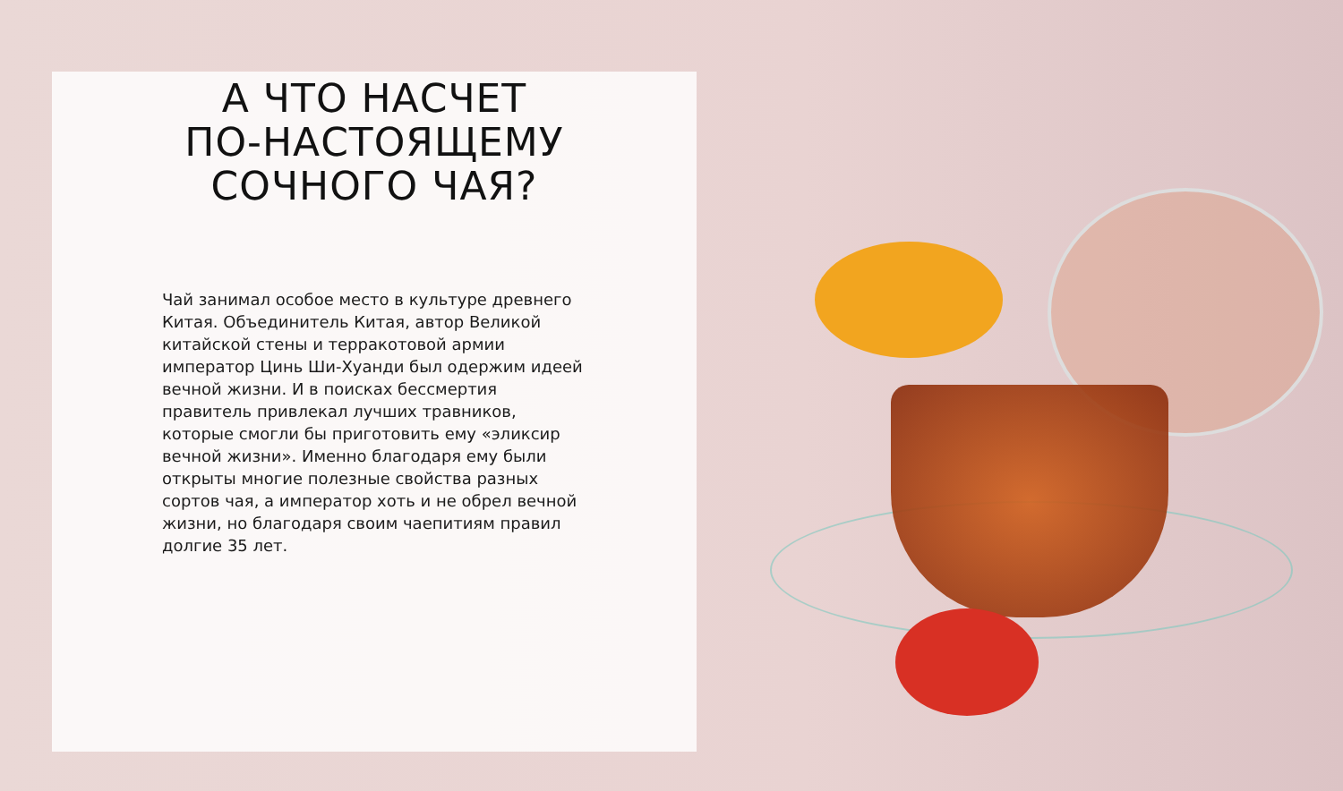А ЧТО НАСЧЕТ
ПО-НАСТОЯЩЕМУ
СОЧНОГО ЧАЯ?
Чай занимал особое место в культуре древнего Китая. Объединитель Китая, автор Великой китайской стены и терракотовой армии император Цинь Ши-Хуанди был одержим идеей вечной жизни. И в поисках бессмертия правитель привлекал лучших травников, которые смогли бы приготовить ему «эликсир вечной жизни». Именно благодаря ему были открыты многие полезные свойства разных сортов чая, а император хоть и не обрел вечной жизни, но благодаря своим чаепитиям правил долгие 35 лет.